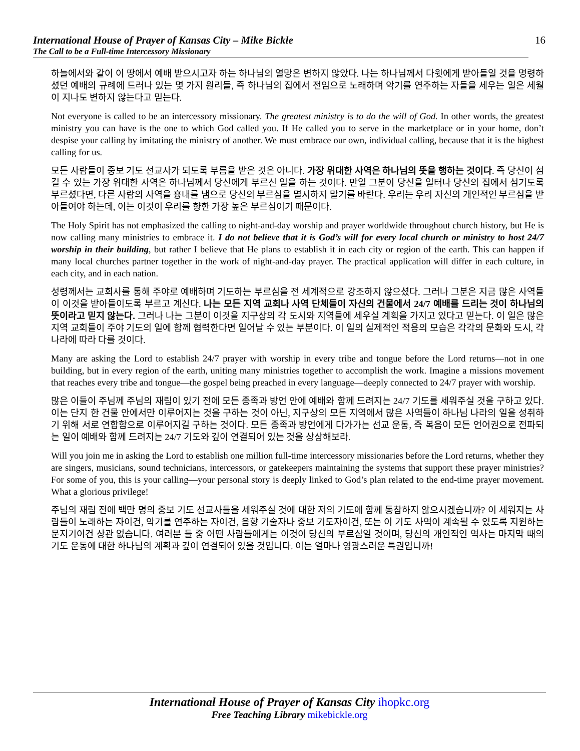International House of Prayer of Kansas City – Mike Bickle
The Call to be a Full-time Intercessory Missionary
16
하늘에서와 같이 이 땅에서 예배 받으시고자 하는 하나님의 열망은 변하지 않았다. 나는 하나님께서 다윗에게 받아들일 것을 명령하셨던 예배의 규례에 드러나 있는 몇 가지 원리들, 즉 하나님의 집에서 전임으로 노래하며 악기를 연주하는 자들을 세우는 일은 세월이 지나도 변하지 않는다고 믿는다.
Not everyone is called to be an intercessory missionary. The greatest ministry is to do the will of God. In other words, the greatest ministry you can have is the one to which God called you. If He called you to serve in the marketplace or in your home, don’t despise your calling by imitating the ministry of another. We must embrace our own, individual calling, because that it is the highest calling for us.
모든 사람들이 중보 기도 선교사가 되도록 부름을 받은 것은 아니다. 가장 위대한 사역은 하나님의 뜻을 행하는 것이다. 즉 당신이 섬길 수 있는 가장 위대한 사역은 하나님께서 당신에게 부르신 일을 하는 것이다. 만일 그분이 당신을 일터나 당신의 집에서 섬기도록 부르셨다면, 다른 사람의 사역을 흉내를 냄으로 당신의 부르심을 멸시하지 말기를 바란다. 우리는 우리 자신의 개인적인 부르심을 받아들여야 하는데, 이는 이것이 우리를 향한 가장 높은 부르심이기 때문이다.
The Holy Spirit has not emphasized the calling to night-and-day worship and prayer worldwide throughout church history, but He is now calling many ministries to embrace it. I do not believe that it is God’s will for every local church or ministry to host 24/7 worship in their building, but rather I believe that He plans to establish it in each city or region of the earth. This can happen if many local churches partner together in the work of night-and-day prayer. The practical application will differ in each culture, in each city, and in each nation.
성령께서는 교회사를 통해 주야로 예배하며 기도하는 부르심을 전 세계적으로 강조하지 않으셨다. 그러나 그분은 지금 많은 사역들이 이것을 받아들이도록 부르고 계신다. 나는 모든 지역 교회나 사역 단체들이 자신의 건물에서 24/7 예배를 드리는 것이 하나님의 뜻이라고 믿지 않는다. 그러나 나는 그분이 이것을 지구상의 각 도시와 지역들에 세우실 계획을 가지고 있다고 믿는다. 이 일은 많은 지역 교회들이 주야 기도의 일에 함께 협력한다면 일어날 수 있는 부분이다. 이 일의 실제적인 적용의 모습은 각각의 문화와 도시, 각 나라에 따라 다를 것이다.
Many are asking the Lord to establish 24/7 prayer with worship in every tribe and tongue before the Lord returns—not in one building, but in every region of the earth, uniting many ministries together to accomplish the work. Imagine a missions movement that reaches every tribe and tongue—the gospel being preached in every language—deeply connected to 24/7 prayer with worship.
많은 이들이 주님께 주님의 재림이 있기 전에 모든 종족과 방언 안에 예배와 함께 드려지는 24/7 기도를 세워주실 것을 구하고 있다. 이는 단지 한 건물 안에서만 이루어지는 것을 구하는 것이 아닌, 지구상의 모든 지역에서 많은 사역들이 하나님 나라의 일을 성취하기 위해 서로 연합함으로 이루어지길 구하는 것이다. 모든 종족과 방언에게 다가가는 선교 운동, 즉 복음이 모든 언어권으로 전파되는 일이 예배와 함께 드려지는 24/7 기도와 깊이 연결되어 있는 것을 상상해보라.
Will you join me in asking the Lord to establish one million full-time intercessory missionaries before the Lord returns, whether they are singers, musicians, sound technicians, intercessors, or gatekeepers maintaining the systems that support these prayer ministries? For some of you, this is your calling—your personal story is deeply linked to God’s plan related to the end-time prayer movement. What a glorious privilege!
주님의 재림 전에 백만 명의 중보 기도 선교사들을 세워주실 것에 대한 저의 기도에 함께 동참하지 않으시겠습니까? 이 세워지는 사람들이 노래하는 자이건, 악기를 연주하는 자이건, 음향 기술자나 중보 기도자이건, 또는 이 기도 사역이 계속될 수 있도록 지원하는 문지기이건 상관 없습니다. 여러분 들 중 어떤 사람들에게는 이것이 당신의 부르심일 것이며, 당신의 개인적인 역사는 마지막 때의 기도 운동에 대한 하나님의 계획과 깊이 연결되어 있을 것입니다. 이는 얼마나 영광스러운 특권입니까!
International House of Prayer of Kansas City ihopkc.org
Free Teaching Library mikebickle.org